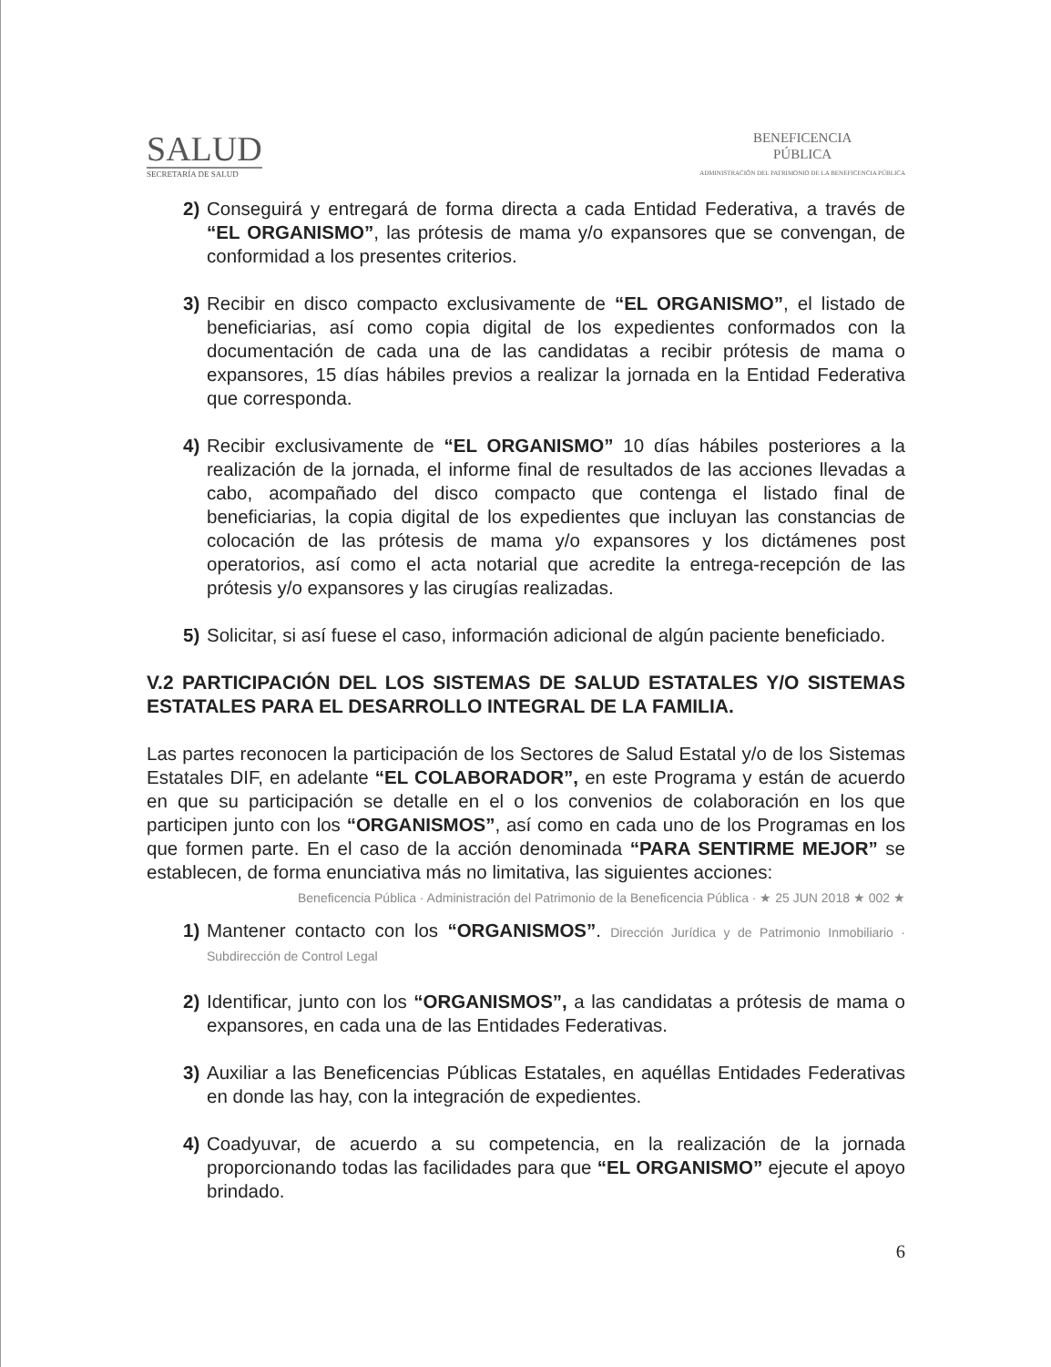SALUD
SECRETARÍA DE SALUD
BENEFICENCIA
PÚBLICA
ADMINISTRACIÓN DEL PATRIMONIO DE LA BENEFICENCIA PÚBLICA
2) Conseguirá y entregará de forma directa a cada Entidad Federativa, a través de “EL ORGANISMO”, las prótesis de mama y/o expansores que se convengan, de conformidad a los presentes criterios.
3) Recibir en disco compacto exclusivamente de “EL ORGANISMO”, el listado de beneficiarias, así como copia digital de los expedientes conformados con la documentación de cada una de las candidatas a recibir prótesis de mama o expansores, 15 días hábiles previos a realizar la jornada en la Entidad Federativa que corresponda.
4) Recibir exclusivamente de “EL ORGANISMO” 10 días hábiles posteriores a la realización de la jornada, el informe final de resultados de las acciones llevadas a cabo, acompañado del disco compacto que contenga el listado final de beneficiarias, la copia digital de los expedientes que incluyan las constancias de colocación de las prótesis de mama y/o expansores y los dictámenes post operatorios, así como el acta notarial que acredite la entrega-recepción de las prótesis y/o expansores y las cirugías realizadas.
5) Solicitar, si así fuese el caso, información adicional de algún paciente beneficiado.
V.2 PARTICIPACIÓN DEL LOS SISTEMAS DE SALUD ESTATALES Y/O SISTEMAS ESTATALES PARA EL DESARROLLO INTEGRAL DE LA FAMILIA.
Las partes reconocen la participación de los Sectores de Salud Estatal y/o de los Sistemas Estatales DIF, en adelante “EL COLABORADOR”, en este Programa y están de acuerdo en que su participación se detalle en el o los convenios de colaboración en los que participen junto con los “ORGANISMOS”, así como en cada uno de los Programas en los que formen parte. En el caso de la acción denominada “PARA SENTIRME MEJOR” se establecen, de forma enunciativa más no limitativa, las siguientes acciones:
Beneficencia Pública · Administración del Patrimonio de la Beneficencia Pública · ★ 25 JUN 2018 ★ 002 ★
1) Mantener contacto con los “ORGANISMOS”. Dirección Jurídica y de Patrimonio Inmobiliario · Subdirección de Control Legal
2) Identificar, junto con los “ORGANISMOS”, a las candidatas a prótesis de mama o expansores, en cada una de las Entidades Federativas.
3) Auxiliar a las Beneficencias Públicas Estatales, en aquéllas Entidades Federativas en donde las hay, con la integración de expedientes.
4) Coadyuvar, de acuerdo a su competencia, en la realización de la jornada proporcionando todas las facilidades para que “EL ORGANISMO” ejecute el apoyo brindado.
6